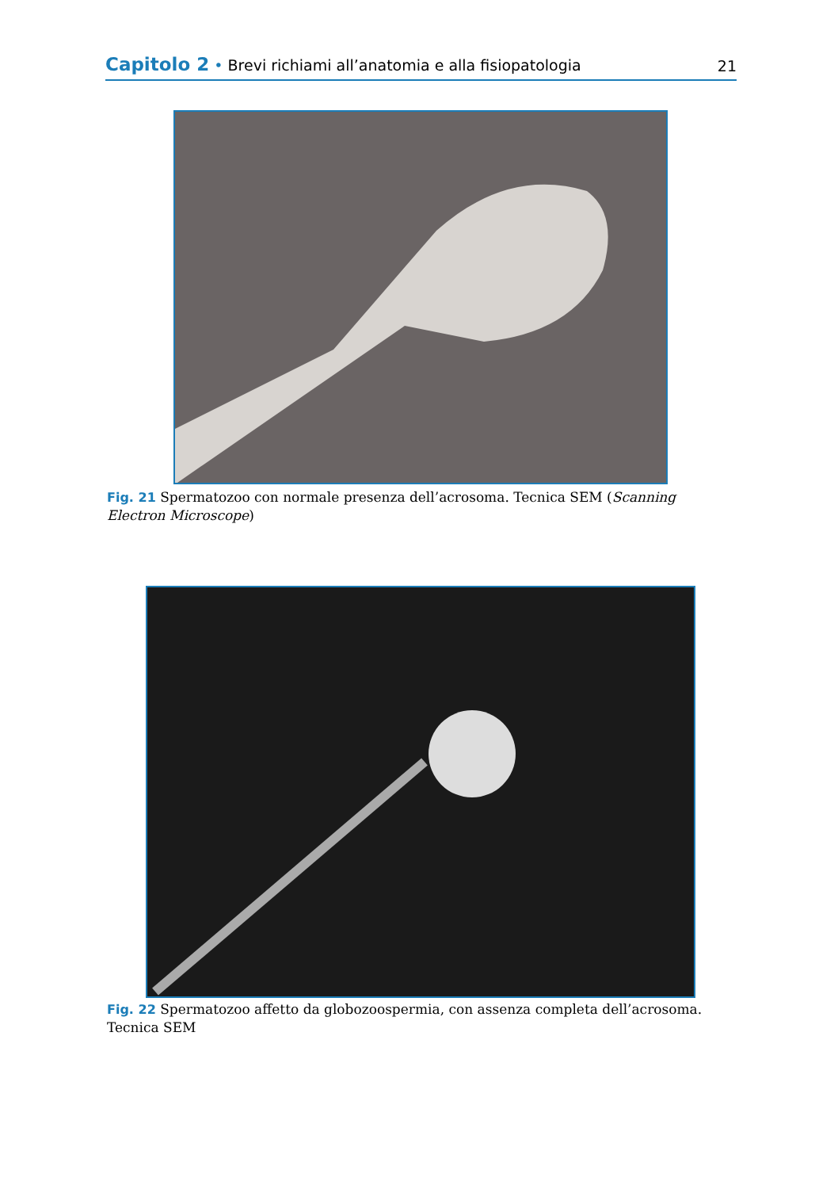Capitolo 2 • Brevi richiami all’anatomia e alla fisiopatologia
21
Fig. 21 Spermatozoo con normale presenza dell’acrosoma. Tecnica SEM (Scanning Electron Microscope)
Fig. 22 Spermatozoo affetto da globozoospermia, con assenza completa dell’acrosoma. Tecnica SEM